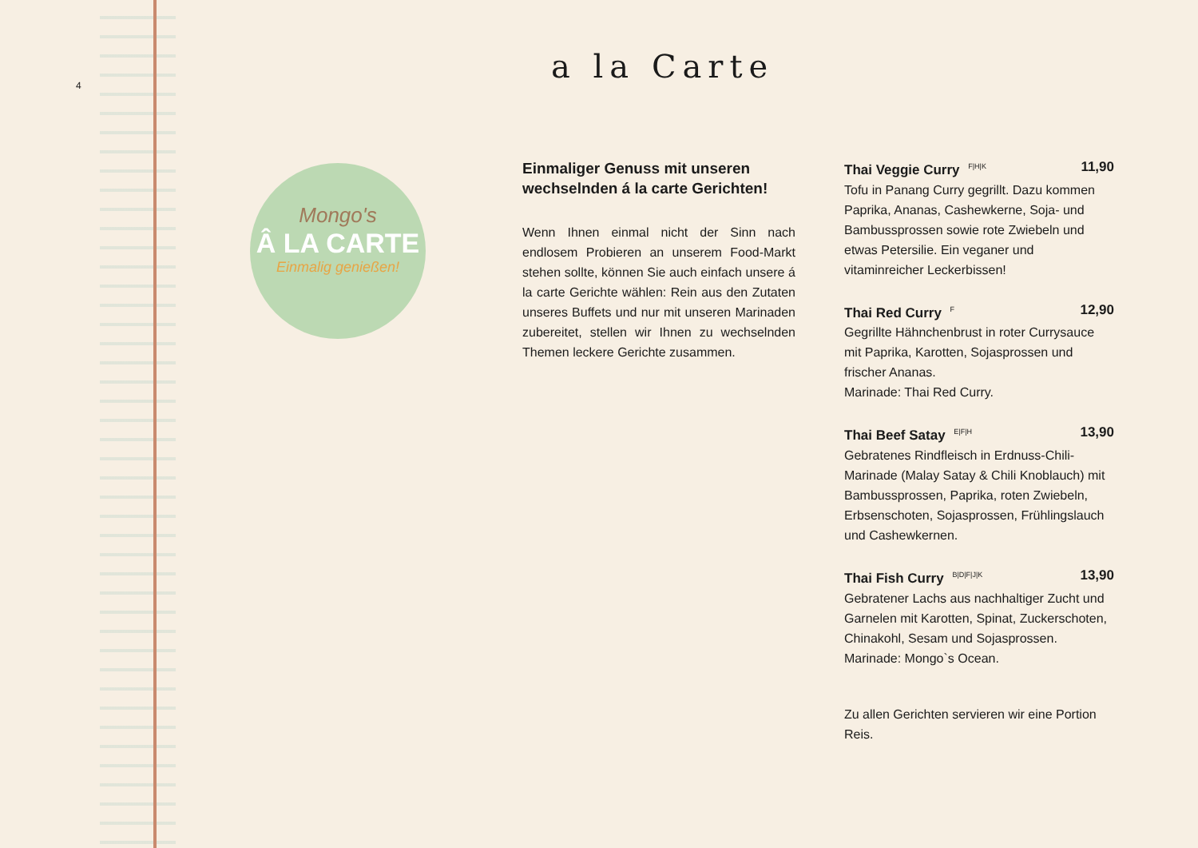4 a la Carte
Mongo's
Â LA CARTE
Einmalig genießen!
Einmaliger Genuss mit unseren wechselnden á la carte Gerichten!
Wenn Ihnen einmal nicht der Sinn nach endlosem Probieren an unserem Food-Markt stehen sollte, können Sie auch einfach unsere á la carte Gerichte wählen: Rein aus den Zutaten unseres Buffets und nur mit unseren Marinaden zubereitet, stellen wir Ihnen zu wechselnden Themen leckere Gerichte zusammen.
Thai Veggie Curry <sup>F|H|K</sup> 11,90
Tofu in Panang Curry gegrillt. Dazu kommen Paprika, Ananas, Cashewkerne, Soja- und Bambussprossen sowie rote Zwiebeln und etwas Petersilie. Ein veganer und vitaminreicher Leckerbissen!
Thai Red Curry <sup>F</sup> 12,90
Gegrillte Hähnchenbrust in roter Currysauce mit Paprika, Karotten, Sojasprossen und frischer Ananas.
Marinade: Thai Red Curry.
Thai Beef Satay <sup>E|F|H</sup> 13,90
Gebratenes Rindfleisch in Erdnuss-Chili-Marinade (Malay Satay & Chili Knoblauch) mit Bambussprossen, Paprika, roten Zwiebeln, Erbsenschoten, Sojasprossen, Frühlingslauch und Cashewkernen.
Thai Fish Curry <sup>B|D|F|J|K</sup> 13,90
Gebratener Lachs aus nachhaltiger Zucht und Garnelen mit Karotten, Spinat, Zuckerschoten, Chinakohl, Sesam und Sojasprossen.
Marinade: Mongo`s Ocean.
Zu allen Gerichten servieren wir eine Portion Reis.